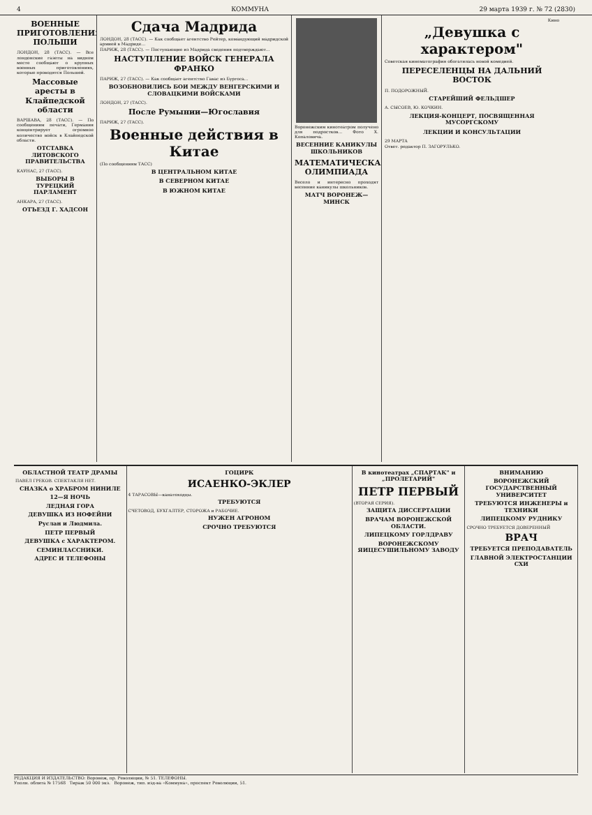4 КОММУНА 29 марта 1939 г. № 72 (2830)
ВОЕННЫЕ ПРИГОТОВЛЕНИЯ ПОЛЬШИ
ЛОНДОН, 28 (ТАСС). — Все лондонские газеты на видном месте сообщают о крупных военных приготовлениях, которые проводятся Польшей.
Массовые аресты в Клайпедской области
ВАРШАВА, 28 (ТАСС). — По сообщениям печати, Германия концентрирует огромное количество войск в Клайпедской области.
ОТСТАВКА ЛИТОВСКОГО ПРАВИТЕЛЬСТВА
КАУНАС, 27 (ТАСС).
ВЫБОРЫ В ТУРЕЦКИЙ ПАРЛАМЕНТ
АНКАРА, 27 (ТАСС).
ОТЪЕЗД Г. ХАДСОН
Сдача Мадрида
ЛОНДОН, 28 (ТАСС). — Как сообщает агентство Рейтер, командующий мадридской армией в Мадриде...
ПАРИЖ, 28 (ТАСС). — Поступающие из Мадрида сведения подтверждают...
НАСТУПЛЕНИЕ ВОЙСК ГЕНЕРАЛА ФРАНКО
ПАРИЖ, 27 (ТАСС). — Как сообщает агентство Гавас из Бургоса...
ВОЗОБНОВИЛИСЬ БОИ МЕЖДУ ВЕНГЕРСКИМИ И СЛОВАЦКИМИ ВОЙСКАМИ
ЛОНДОН, 27 (ТАСС).
После Румынии—Югославия
ПАРИЖ, 27 (ТАСС).
Военные действия в Китае
(По сообщениям ТАСС)
В ЦЕНТРАЛЬНОМ КИТАЕ
В СЕВЕРНОМ КИТАЕ
В ЮЖНОМ КИТАЕ
Воронежским кинотеатром получено для подростков... Фото Х. Копаловича.
ВЕСЕННИЕ КАНИКУЛЫ ШКОЛЬНИКОВ
МАТЕМАТИЧЕСКАЯ ОЛИМПИАДА
Весело и интересно проходят весенние каникулы школьников.
МАТЧ ВОРОНЕЖ—МИНСК
Кино
„Девушка с характером"
Советская кинематография обогатилась новой комедией.
ПЕРЕСЕЛЕНЦЫ НА ДАЛЬНИЙ ВОСТОК
П. ПОДОРОЖНЫЙ.
СТАРЕЙШИЙ ФЕЛЬДШЕР
А. СЫСОЕВ, Ю. КОЧКИН.
ЛЕКЦИЯ-КОНЦЕРТ, ПОСВЯЩЕННАЯ МУСОРГСКОМУ
ЛЕКЦИИ И КОНСУЛЬТАЦИИ
29 МАРТА
Ответ. редактор П. ЗАГОРУЛЬКО.
ОБЛАСТНОЙ ТЕАТР ДРАМЫ
ПАВЕЛ ГРЕКОВ. СПЕКТАКЛЯ НЕТ.
СНАЗКА о ХРАБРОМ НИНИЛЕ
12—Я НОЧЬ
ЛЕДНАЯ ГОРА
ДЕВУШКА ИЗ НОФЕЙНИ
Руслан и Людмила.
ПЕТР ПЕРВЫЙ
ДЕВУШКА с ХАРАКТЕРОМ.
СЕМИНЛАССНИКИ.
АДРЕС И ТЕЛЕФОНЫ
ГОЦИРК
ИСАЕНКО-ЭКЛЕР
4 ТАРАСОВЫ—канатоходцы.
ТРЕБУЮТСЯ
СЧЕТОВОД, БУХГАЛТЕР, СТОРОЖА и РАБОЧИЕ.
НУЖЕН АГРОНОМ
СРОЧНО ТРЕБУЮТСЯ
В кинотеатрах „СПАРТАК" и „ПРОЛЕТАРИЙ"
ПЕТР ПЕРВЫЙ
(ВТОРАЯ СЕРИЯ).
ЗАЩИТА ДИССЕРТАЦИИ
ВРАЧАМ ВОРОНЕЖСКОЙ ОБЛАСТИ.
ЛИПЕЦКОМУ ГОРЛДРАВУ
ВОРОНЕЖСКОМУ ЯИЦЕСУШИЛЬНОМУ ЗАВОДУ
ВНИМАНИЮ
ВОРОНЕЖСКИЙ ГОСУДАРСТВЕННЫЙ УНИВЕРСИТЕТ
ТРЕБУЮТСЯ ИНЖЕНЕРЫ и ТЕХНИКИ
ЛИПЕЦКОМУ РУДНИКУ
СРОЧНО ТРЕБУЕТСЯ ДОВЕРЕННЫЙ
ВРАЧ
ТРЕБУЕТСЯ ПРЕПОДАВАТЕЛЬ
ГЛАВНОЙ ЭЛЕКТРОСТАНЦИИ СХИ
РЕДАКЦИЯ И ИЗДАТЕЛЬСТВО: Воронеж, пр. Революции, № 51. ТЕЛЕФОНЫ.
Уполн. облита № 17568 Тираж 50 000 экз. Воронеж, тип. изд-ва «Коммуна», проспект Революции, 51.